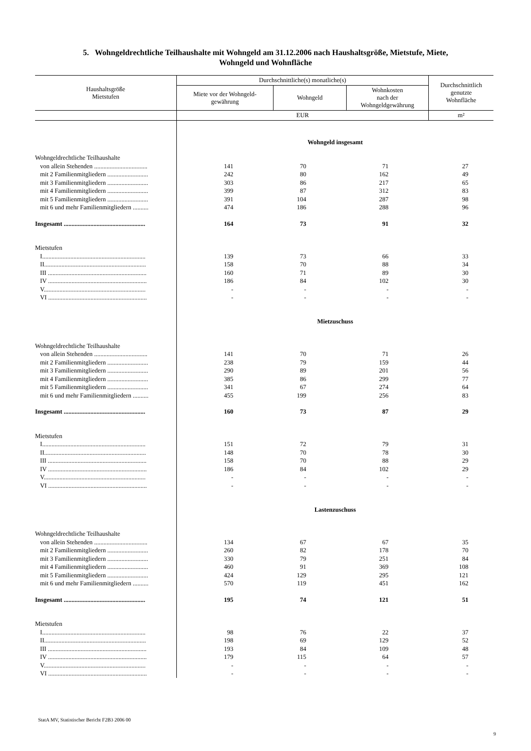5. Wohngeldrechtliche Teilhaushalte mit Wohngeld am 31.12.2006 nach Haushaltsgröße, Mietstufe, Miete,
Wohngeld und Wohnfläche
| Haushaltsgröße Mietstufen | Durchschnittliche(s) monatliche(s) | | | Durchschnittlich genutzte Wohnfläche |
| --- | --- | --- | --- | --- |
| | Miete vor der Wohngeld- gewährung | Wohngeld | Wohnkosten nach der Wohngeldgewährung | |
| | EUR | | | m² |
| | Wohngeld insgesamt | | | |
| Wohngeldrechtliche Teilhaushalte | | | | |
| von allein Stehenden .................................. | 141 | 70 | 71 | 27 |
| mit 2 Familienmitgliedern .......................... | 242 | 80 | 162 | 49 |
| mit 3 Familienmitgliedern .......................... | 303 | 86 | 217 | 65 |
| mit 4 Familienmitgliedern .......................... | 399 | 87 | 312 | 83 |
| mit 5 Familienmitgliedern .......................... | 391 | 104 | 287 | 98 |
| mit 6 und mehr Familienmitgliedern .......... | 474 | 186 | 288 | 96 |
| Insgesamt .................................................... | 164 | 73 | 91 | 32 |
| Mietstufen | | | | |
| I.................................................................. | 139 | 73 | 66 | 33 |
| II................................................................. | 158 | 70 | 88 | 34 |
| III ............................................................... | 160 | 71 | 89 | 30 |
| IV ............................................................... | 186 | 84 | 102 | 30 |
| V................................................................. | - | - | - | - |
| VI ............................................................... | - | - | - | - |
| | Mietzuschuss | | | |
| Wohngeldrechtliche Teilhaushalte | | | | |
| von allein Stehenden .................................. | 141 | 70 | 71 | 26 |
| mit 2 Familienmitgliedern .......................... | 238 | 79 | 159 | 44 |
| mit 3 Familienmitgliedern .......................... | 290 | 89 | 201 | 56 |
| mit 4 Familienmitgliedern .......................... | 385 | 86 | 299 | 77 |
| mit 5 Familienmitgliedern .......................... | 341 | 67 | 274 | 64 |
| mit 6 und mehr Familienmitgliedern .......... | 455 | 199 | 256 | 83 |
| Insgesamt .................................................... | 160 | 73 | 87 | 29 |
| Mietstufen | | | | |
| I.................................................................. | 151 | 72 | 79 | 31 |
| II................................................................. | 148 | 70 | 78 | 30 |
| III ............................................................... | 158 | 70 | 88 | 29 |
| IV ............................................................... | 186 | 84 | 102 | 29 |
| V................................................................. | - | - | - | - |
| VI ............................................................... | - | - | - | - |
| | Lastenzuschuss | | | |
| Wohngeldrechtliche Teilhaushalte | | | | |
| von allein Stehenden .................................. | 134 | 67 | 67 | 35 |
| mit 2 Familienmitgliedern .......................... | 260 | 82 | 178 | 70 |
| mit 3 Familienmitgliedern .......................... | 330 | 79 | 251 | 84 |
| mit 4 Familienmitgliedern .......................... | 460 | 91 | 369 | 108 |
| mit 5 Familienmitgliedern .......................... | 424 | 129 | 295 | 121 |
| mit 6 und mehr Familienmitgliedern .......... | 570 | 119 | 451 | 162 |
| Insgesamt .................................................... | 195 | 74 | 121 | 51 |
| Mietstufen | | | | |
| I.................................................................. | 98 | 76 | 22 | 37 |
| II................................................................. | 198 | 69 | 129 | 52 |
| III ............................................................... | 193 | 84 | 109 | 48 |
| IV ............................................................... | 179 | 115 | 64 | 57 |
| V................................................................. | - | - | - | - |
| VI ............................................................... | - | - | - | - |
StatA MV, Statistischer Bericht F2B3 2006 00
9